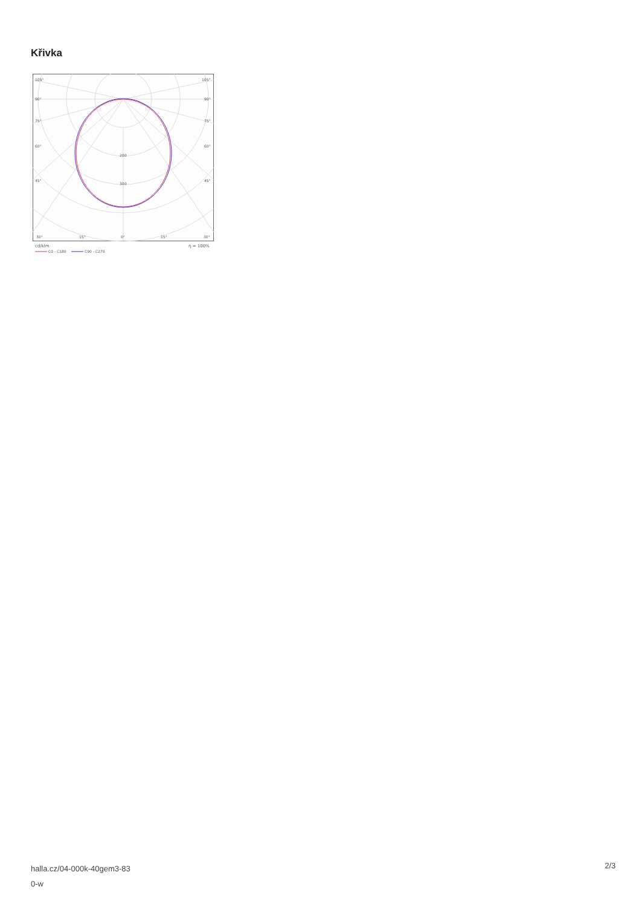Křivka
105°
105°
90°
90°
75°
75°
60°
60°
45°
45°
200
300
30°
15°
0°
15°
30°
cd/klm
η = 100%
C0 - C180
C90 - C270
halla.cz/04-000k-40gem3-83
0-w
2/3